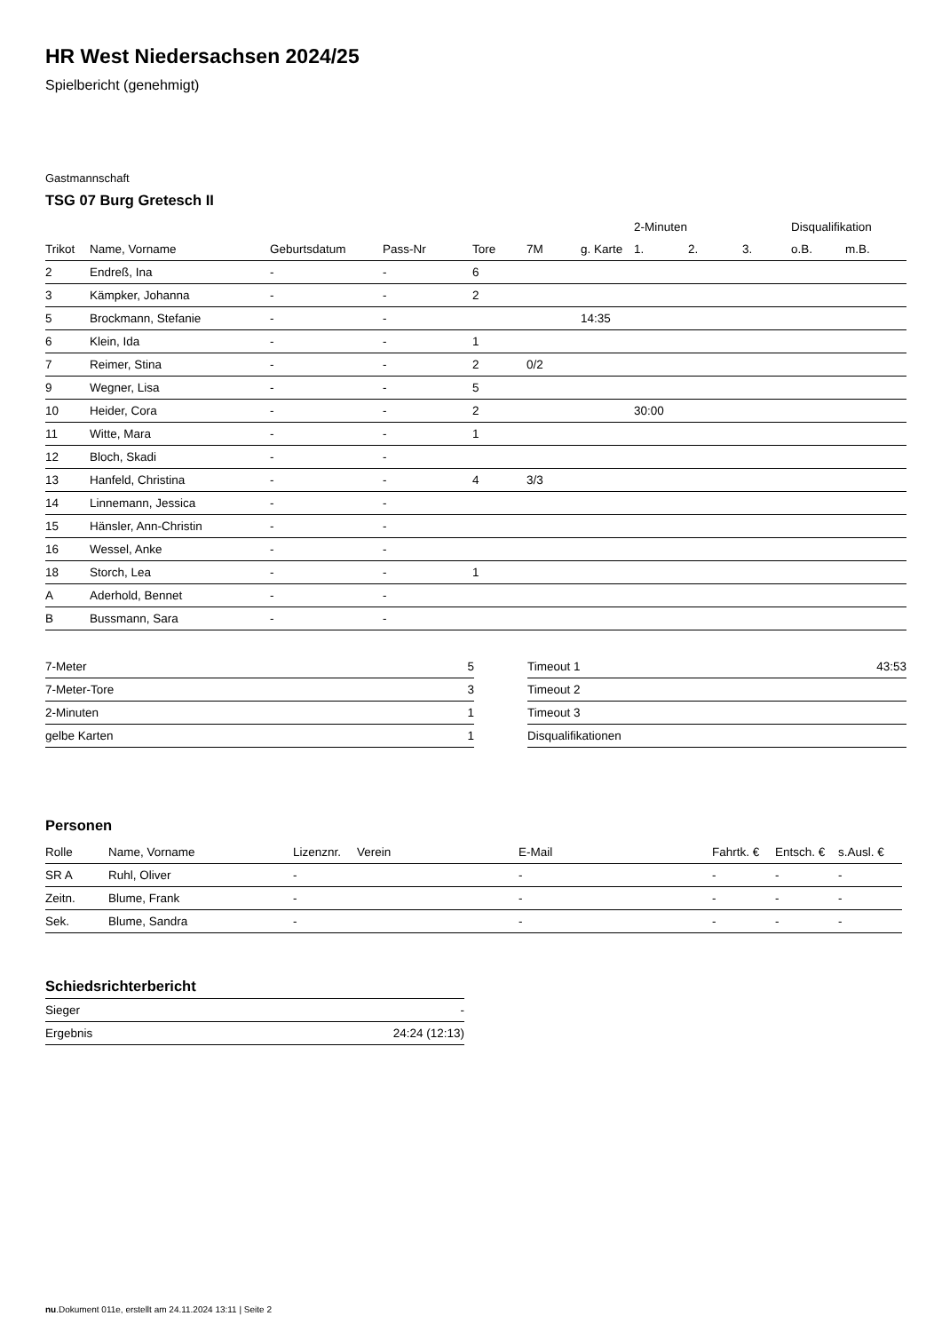HR West Niedersachsen 2024/25
Spielbericht (genehmigt)
Gastmannschaft
TSG 07 Burg Gretesch II
| | | | | | | | 2-Minuten | | | Disqualifikation | |
| --- | --- | --- | --- | --- | --- | --- | --- | --- | --- | --- | --- |
| Trikot | Name, Vorname | Geburtsdatum | Pass-Nr | Tore | 7M | g. Karte | 1. | 2. | 3. | o.B. | m.B. |
| 2 | Endreß, Ina | - | - | 6 | | | | | | | |
| 3 | Kämpker, Johanna | - | - | 2 | | | | | | | |
| 5 | Brockmann, Stefanie | - | - | | | 14:35 | | | | | |
| 6 | Klein, Ida | - | - | 1 | | | | | | | |
| 7 | Reimer, Stina | - | - | 2 | 0/2 | | | | | | |
| 9 | Wegner, Lisa | - | - | 5 | | | | | | | |
| 10 | Heider, Cora | - | - | 2 | | | 30:00 | | | | |
| 11 | Witte, Mara | - | - | 1 | | | | | | | |
| 12 | Bloch, Skadi | - | - | | | | | | | | |
| 13 | Hanfeld, Christina | - | - | 4 | 3/3 | | | | | | |
| 14 | Linnemann, Jessica | - | - | | | | | | | | |
| 15 | Hänsler, Ann-Christin | - | - | | | | | | | | |
| 16 | Wessel, Anke | - | - | | | | | | | | |
| 18 | Storch, Lea | - | - | 1 | | | | | | | |
| A | Aderhold, Bennet | - | - | | | | | | | | |
| B | Bussmann, Sara | - | - | | | | | | | | |
| 7-Meter | 5 |
| 7-Meter-Tore | 3 |
| 2-Minuten | 1 |
| gelbe Karten | 1 |
| Timeout 1 | 43:53 |
| Timeout 2 | |
| Timeout 3 | |
| Disqualifikationen | |
Personen
| Rolle | Name, Vorname | Lizenznr. | Verein | E-Mail | Fahrtk. € | Entsch. € | s.Ausl. € |
| --- | --- | --- | --- | --- | --- | --- | --- |
| SR A | Ruhl, Oliver | - | | - | - | - | - |
| Zeitn. | Blume, Frank | - | | - | - | - | - |
| Sek. | Blume, Sandra | - | | - | - | - | - |
Schiedsrichterbericht
| Sieger | - |
| Ergebnis | 24:24 (12:13) |
nu.Dokument 011e, erstellt am 24.11.2024 13:11 | Seite 2